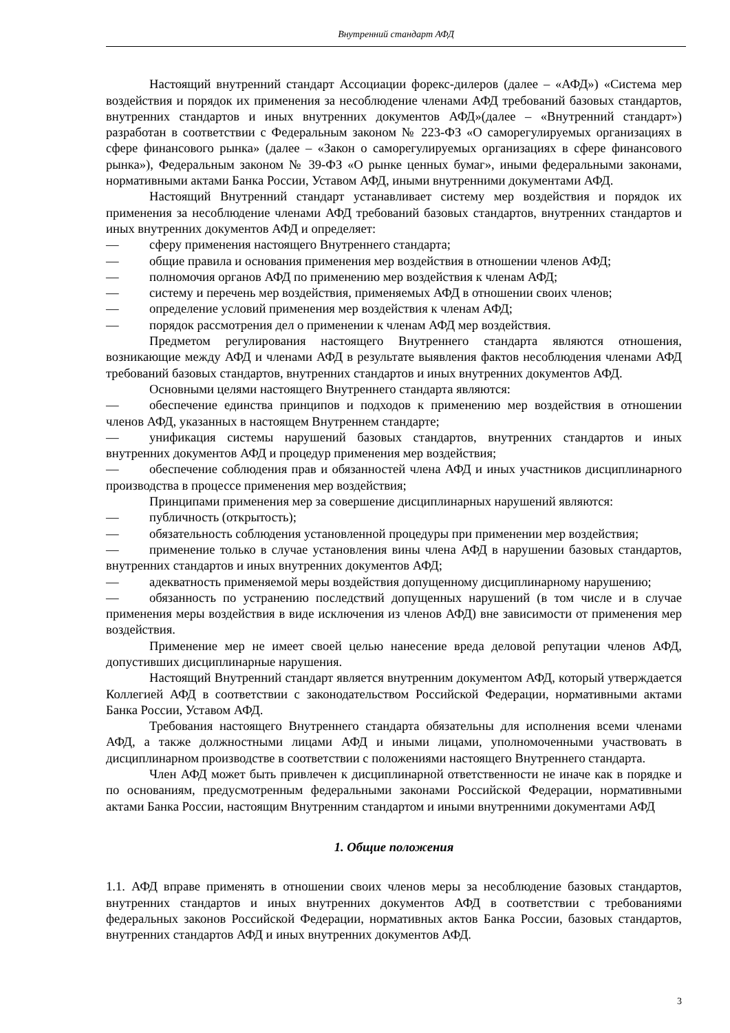Внутренний стандарт АФД
Настоящий внутренний стандарт Ассоциации форекс-дилеров (далее – «АФД») «Система мер воздействия и порядок их применения за несоблюдение членами АФД требований базовых стандартов, внутренних стандартов и иных внутренних документов АФД»(далее – «Внутренний стандарт») разработан в соответствии с Федеральным законом № 223-ФЗ «О саморегулируемых организациях в сфере финансового рынка» (далее – «Закон о саморегулируемых организациях в сфере финансового рынка»), Федеральным законом № 39-ФЗ «О рынке ценных бумаг», иными федеральными законами, нормативными актами Банка России, Уставом АФД, иными внутренними документами АФД.
Настоящий Внутренний стандарт устанавливает систему мер воздействия и порядок их применения за несоблюдение членами АФД требований базовых стандартов, внутренних стандартов и иных внутренних документов АФД и определяет:
— сферу применения настоящего Внутреннего стандарта;
— общие правила и основания применения мер воздействия в отношении членов АФД;
— полномочия органов АФД по применению мер воздействия к членам АФД;
— систему и перечень мер воздействия, применяемых АФД в отношении своих членов;
— определение условий применения мер воздействия к членам АФД;
— порядок рассмотрения дел о применении к членам АФД мер воздействия.
Предметом регулирования настоящего Внутреннего стандарта являются отношения, возникающие между АФД и членами АФД в результате выявления фактов несоблюдения членами АФД требований базовых стандартов, внутренних стандартов и иных внутренних документов АФД.
Основными целями настоящего Внутреннего стандарта являются:
— обеспечение единства принципов и подходов к применению мер воздействия в отношении членов АФД, указанных в настоящем Внутреннем стандарте;
— унификация системы нарушений базовых стандартов, внутренних стандартов и иных внутренних документов АФД и процедур применения мер воздействия;
— обеспечение соблюдения прав и обязанностей члена АФД и иных участников дисциплинарного производства в процессе применения мер воздействия;
Принципами применения мер за совершение дисциплинарных нарушений являются:
— публичность (открытость);
— обязательность соблюдения установленной процедуры при применении мер воздействия;
— применение только в случае установления вины члена АФД в нарушении базовых стандартов, внутренних стандартов и иных внутренних документов АФД;
— адекватность применяемой меры воздействия допущенному дисциплинарному нарушению;
— обязанность по устранению последствий допущенных нарушений (в том числе и в случае применения меры воздействия в виде исключения из членов АФД) вне зависимости от применения мер воздействия.
Применение мер не имеет своей целью нанесение вреда деловой репутации членов АФД, допустивших дисциплинарные нарушения.
Настоящий Внутренний стандарт является внутренним документом АФД, который утверждается Коллегией АФД в соответствии с законодательством Российской Федерации, нормативными актами Банка России, Уставом АФД.
Требования настоящего Внутреннего стандарта обязательны для исполнения всеми членами АФД, а также должностными лицами АФД и иными лицами, уполномоченными участвовать в дисциплинарном производстве в соответствии с положениями настоящего Внутреннего стандарта.
Член АФД может быть привлечен к дисциплинарной ответственности не иначе как в порядке и по основаниям, предусмотренным федеральными законами Российской Федерации, нормативными актами Банка России, настоящим Внутренним стандартом и иными внутренними документами АФД
1. Общие положения
1.1. АФД вправе применять в отношении своих членов меры за несоблюдение базовых стандартов, внутренних стандартов и иных внутренних документов АФД в соответствии с требованиями федеральных законов Российской Федерации, нормативных актов Банка России, базовых стандартов, внутренних стандартов АФД и иных внутренних документов АФД.
3